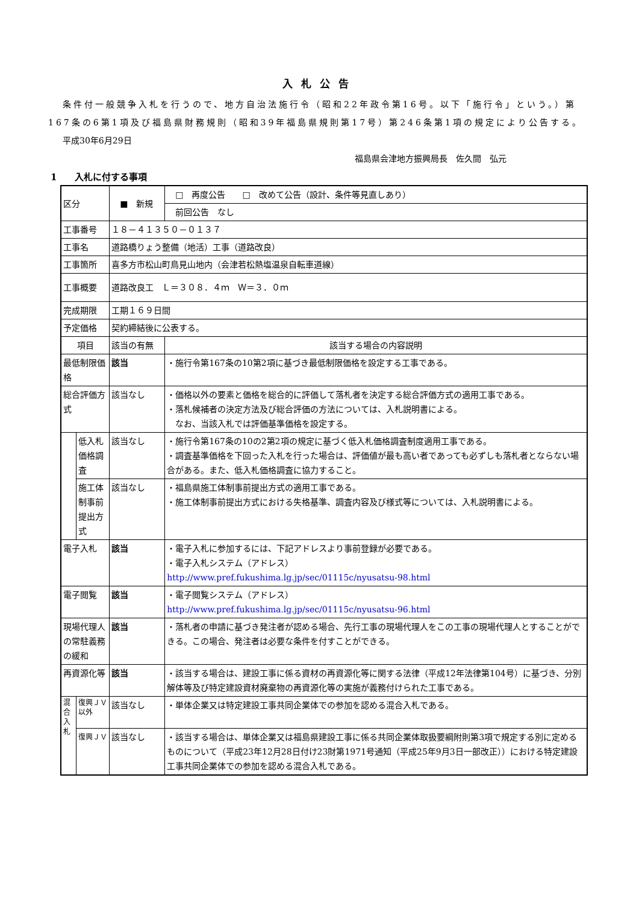入札公告
条件付一般競争入札を行うので、地方自治法施行令（昭和22年政令第16号。以下「施行令」という。）第167条の6第1項及び福島県財務規則（昭和39年福島県規則第17号）第246条第1項の規定により公告する。
平成30年6月29日
福島県会津地方振興局長　佐久間　弘元
1　　入札に付する事項
| 区分 | | ■ 新規 | □ 再度公告 □ 改めて公告（設計、条件等見直しあり） |
| | | | 前回公告 なし |
| 工事番号 | | １８－４１３５０－０１３７ | |
| 工事名 | | 道路橋りょう整備（地活）工事（道路改良） | |
| 工事箇所 | | 喜多方市松山町鳥見山地内（会津若松熱塩温泉自転車道線） | |
| 工事概要 | | 道路改良工 Ｌ＝３０８．４ｍ Ｗ＝３．０ｍ | |
| 完成期限 | | 工期１６９日間 | |
| 予定価格 | | 契約締結後に公表する。 | |
| 項目 | | 該当の有無 | 該当する場合の内容説明 |
| 最低制限価格 | | 該当 | ・施行令第167条の10第2項に基づき最低制限価格を設定する工事である。 |
| 総合評価方式 | | 該当なし | ・価格以外の要素と価格を総合的に評価して落札者を決定する総合評価方式の適用工事である。 ・落札候補者の決定方法及び総合評価の方法については、入札説明書による。 なお、当該入札では評価基準価格を設定する。 |
| | 低入札価格調査 | 該当なし | ・施行令第167条の10の2第2項の規定に基づく低入札価格調査制度適用工事である。 ・調査基準価格を下回った入札を行った場合は、評価値が最も高い者であっても必ずしも落札者とならない場合がある。また、低入札価格調査に協力すること。 |
| | 施工体制事前提出方式 | 該当なし | ・福島県施工体制事前提出方式の適用工事である。 ・施工体制事前提出方式における失格基準、調査内容及び様式等については、入札説明書による。 |
| 電子入札 | | 該当 | ・電子入札に参加するには、下記アドレスより事前登録が必要である。 ・電子入札システム（アドレス） http://www.pref.fukushima.lg.jp/sec/01115c/nyusatsu-98.html |
| 電子閲覧 | | 該当 | ・電子閲覧システム（アドレス） http://www.pref.fukushima.lg.jp/sec/01115c/nyusatsu-96.html |
| 現場代理人の常駐義務の緩和 | | 該当 | ・落札者の申請に基づき発注者が認める場合、先行工事の現場代理人をこの工事の現場代理人とすることができる。この場合、発注者は必要な条件を付すことができる。 |
| 再資源化等 | | 該当 | ・該当する場合は、建設工事に係る資材の再資源化等に関する法律（平成12年法律第104号）に基づき、分別解体等及び特定建設資材廃棄物の再資源化等の実施が義務付けられた工事である。 |
| 混合入札 | 復興ＪＶ以外 | 該当なし | ・単体企業又は特定建設工事共同企業体での参加を認める混合入札である。 |
| | 復興ＪＶ | 該当なし | ・該当する場合は、単体企業又は福島県建設工事に係る共同企業体取扱要綱附則第3項で規定する別に定めるものについて（平成23年12月28日付け23財第1971号通知（平成25年9月3日一部改正））における特定建設工事共同企業体での参加を認める混合入札である。 |